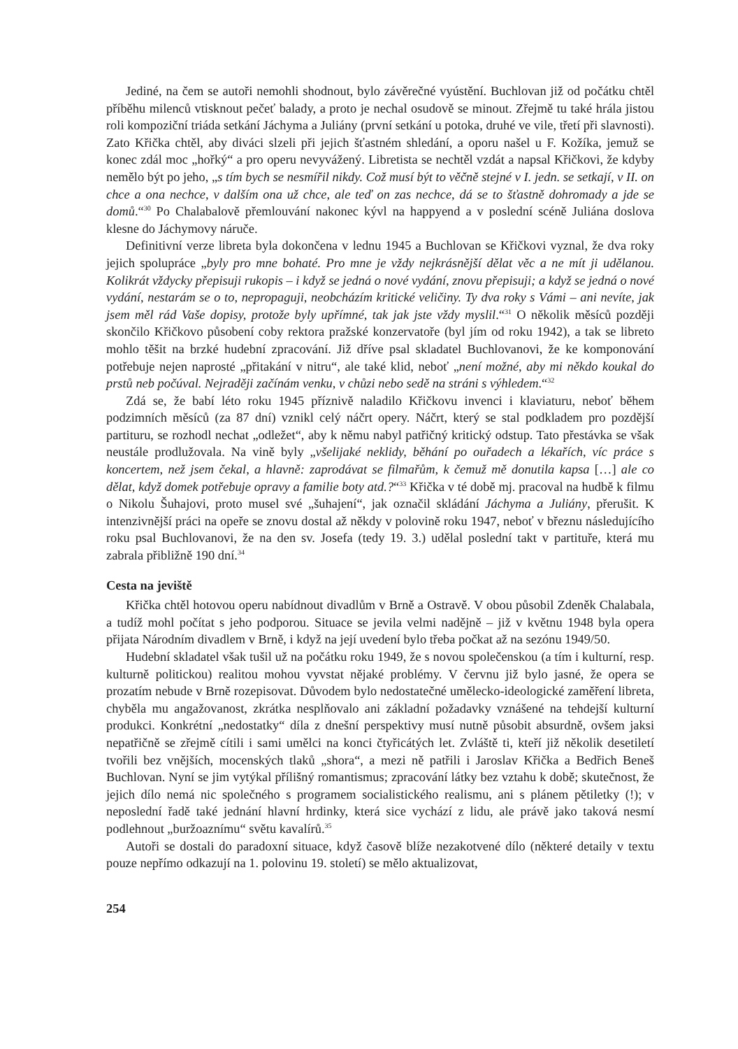Jediné, na čem se autoři nemohli shodnout, bylo závěrečné vyústění. Buchlovan již od počátku chtěl příběhu milenců vtisknout pečeť balady, a proto je nechal osudově se minout. Zřejmě tu také hrála jistou roli kompoziční triáda setkání Jáchyma a Juliány (první setkání u potoka, druhé ve vile, třetí při slavnosti). Zato Křička chtěl, aby diváci slzeli při jejich šťastném shledání, a oporu našel u F. Kožíka, jemuž se konec zdál moc „hořký“ a pro operu nevyvážený. Libretista se nechtěl vzdát a napsal Křičkovi, že kdyby nemělo být po jeho, „s tím bych se nesmířil nikdy. Což musí být to věčně stejné v I. jedn. se setkají, v II. on chce a ona nechce, v dalším ona už chce, ale teď on zas nechce, dá se to šťastně dohromady a jde se domů.“<sup>30</sup> Po Chalabalově přemlouvání nakonec kývl na happyend a v poslední scéně Juliána doslova klesne do Jáchymovy náruče.
Definitivní verze libreta byla dokončena v lednu 1945 a Buchlovan se Křičkovi vyznal, že dva roky jejich spolupráce „byly pro mne bohaté. Pro mne je vždy nejkrásnější dělat věc a ne mít ji udělanou. Kolikrát vždycky přepisuji rukopis – i když se jedná o nové vydání, znovu přepisuji; a když se jedná o nové vydání, nestarám se o to, nepropaguji, neobcházím kritické veličiny. Ty dva roky s Vámi – ani nevíte, jak jsem měl rád Vaše dopisy, protože byly upřímné, tak jak jste vždy myslil.“<sup>31</sup> O několik měsíců později skončilo Křičkovo působení coby rektora pražské konzervatoře (byl jím od roku 1942), a tak se libreto mohlo těšit na brzké hudební zpracování. Již dříve psal skladatel Buchlovanovi, že ke komponování potřebuje nejen naprosté „přitakání v nitru“, ale také klid, neboť „není možné, aby mi někdo koukal do prstů neb počúval. Nejraději začínám venku, v chůzi nebo sedě na stráni s výhledem.“<sup>32</sup>
Zdá se, že babí léto roku 1945 příznivě naladilo Křičkovu invenci i klaviaturu, neboť během podzimních měsíců (za 87 dní) vznikl celý náčrt opery. Náčrt, který se stal podkladem pro pozdější partituru, se rozhodl nechat „odležet“, aby k němu nabyl patřičný kritický odstup. Tato přestávka se však neustále prodlužovala. Na vině byly „všelijaké neklidy, běhání po ouřadech a lékařích, víc práce s koncertem, než jsem čekal, a hlavně: zaprodávat se filmařům, k čemuž mě donutila kapsa […] ale co dělat, když domek potřebuje opravy a familie boty atd.?“<sup>33</sup> Křička v té době mj. pracoval na hudbě k filmu o Nikolu Šuhajovi, proto musel své „šuhajení“, jak označil skládání Jáchyma a Juliány, přerušit. K intenzivnější práci na opeře se znovu dostal až někdy v polovině roku 1947, neboť v březnu následujícího roku psal Buchlovanovi, že na den sv. Josefa (tedy 19. 3.) udělal poslední takt v partituře, která mu zabrala přibližně 190 dní.<sup>34</sup>
Cesta na jeviště
Křička chtěl hotovou operu nabídnout divadlům v Brně a Ostravě. V obou působil Zdeněk Chalabala, a tudíž mohl počítat s jeho podporou. Situace se jevila velmi nadějně – již v květnu 1948 byla opera přijata Národním divadlem v Brně, i když na její uvedení bylo třeba počkat až na sezónu 1949/50.
Hudební skladatel však tušil už na počátku roku 1949, že s novou společenskou (a tím i kulturní, resp. kulturně politickou) realitou mohou vyvstat nějaké problémy. V červnu již bylo jasné, že opera se prozatím nebude v Brně rozepisovat. Důvodem bylo nedostatečné umělecko-ideologické zaměření libreta, chyběla mu angažovanost, zkrátka nesplňovalo ani základní požadavky vznášené na tehdejší kulturní produkci. Konkrétní „nedostatky“ díla z dnešní perspektivy musí nutně působit absurdně, ovšem jaksi nepatřičně se zřejmě cítili i sami umělci na konci čtyřicátých let. Zvláště ti, kteří již několik desetiletí tvořili bez vnějších, mocenských tlaků „shora“, a mezi ně patřili i Jaroslav Křička a Bedřich Beneš Buchlovan. Nyní se jim vytýkal přílišný romantismus; zpracování látky bez vztahu k době; skutečnost, že jejich dílo nemá nic společného s programem socialistického realismu, ani s plánem pětiletky (!); v neposlední řadě také jednání hlavní hrdinky, která sice vychází z lidu, ale právě jako taková nesmí podlehnout „buržoaznímu“ světu kavalírů.<sup>35</sup>
Autoři se dostali do paradoxní situace, když časově blíže nezakotvené dílo (některé detaily v textu pouze nepřímo odkazují na 1. polovinu 19. století) se mělo aktualizovat,
254